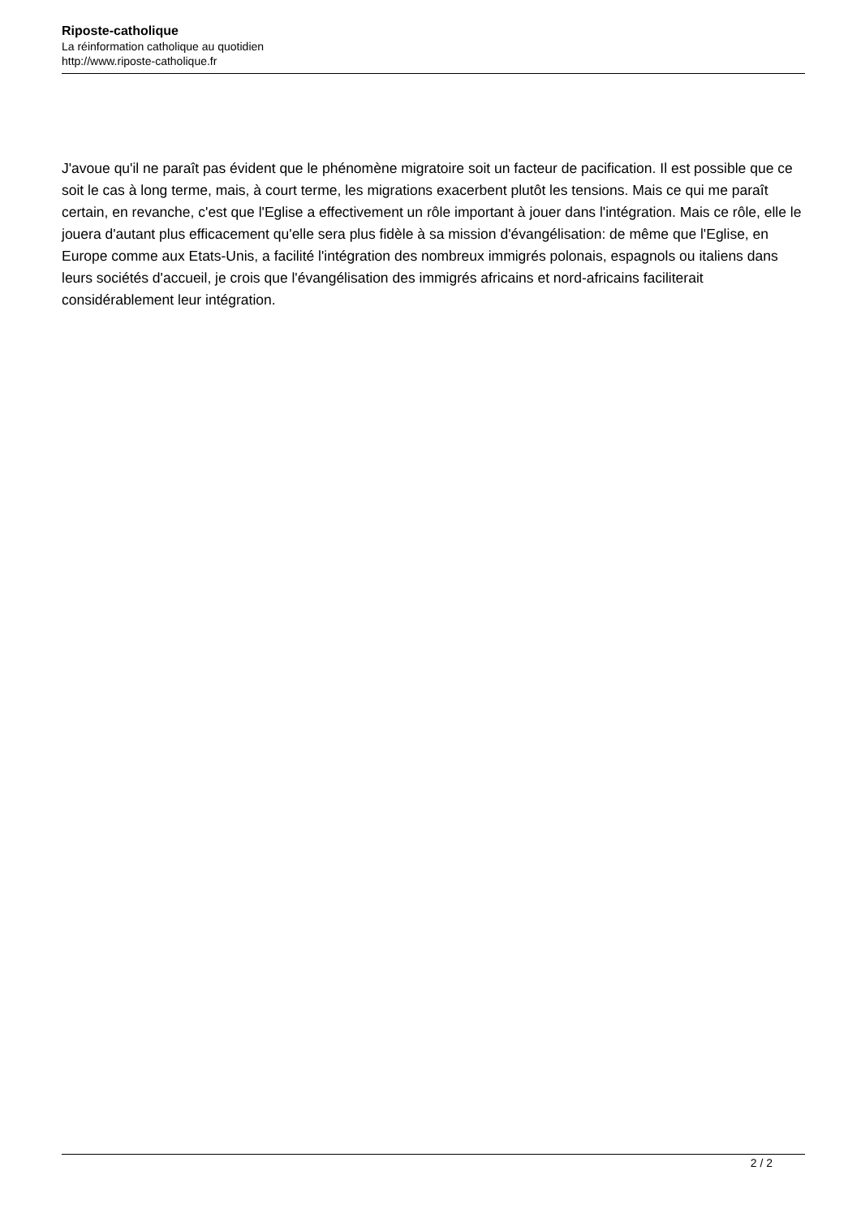Riposte-catholique
La réinformation catholique au quotidien
http://www.riposte-catholique.fr
J'avoue qu'il ne paraît pas évident que le phénomène migratoire soit un facteur de pacification. Il est possible que ce soit le cas à long terme, mais, à court terme, les migrations exacerbent plutôt les tensions. Mais ce qui me paraît certain, en revanche, c'est que l'Eglise a effectivement un rôle important à jouer dans l'intégration. Mais ce rôle, elle le jouera d'autant plus efficacement qu'elle sera plus fidèle à sa mission d'évangélisation: de même que l'Eglise, en Europe comme aux Etats-Unis, a facilité l'intégration des nombreux immigrés polonais, espagnols ou italiens dans leurs sociétés d'accueil, je crois que l'évangélisation des immigrés africains et nord-africains faciliterait considérablement leur intégration.
2 / 2